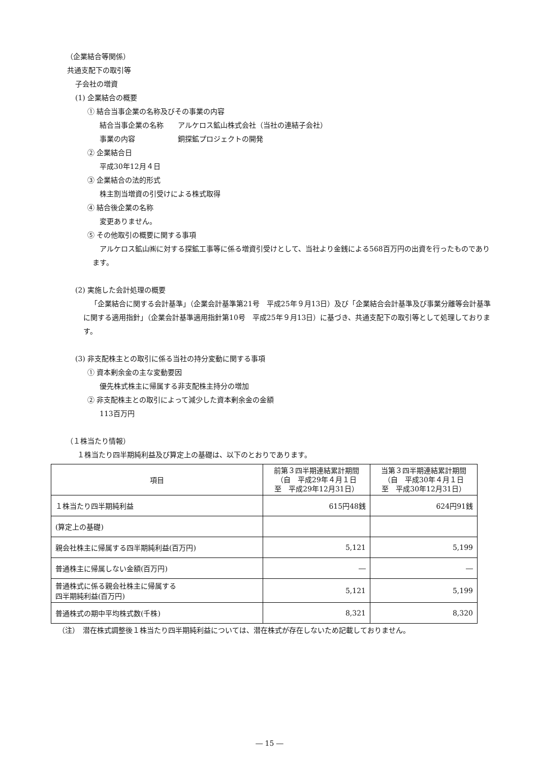（企業結合等関係）
共通支配下の取引等
子会社の増資
(1) 企業結合の概要
① 結合当事企業の名称及びその事業の内容
結合当事企業の名称　　アルケロス鉱山株式会社（当社の連結子会社）
事業の内容　　　　　　銅探鉱プロジェクトの開発
② 企業結合日
平成30年12月４日
③ 企業結合の法的形式
株主割当増資の引受けによる株式取得
④ 結合後企業の名称
変更ありません。
⑤ その他取引の概要に関する事項
アルケロス鉱山㈱に対する探鉱工事等に係る増資引受けとして、当社より金銭による568百万円の出資を行ったものであります。
(2) 実施した会計処理の概要
「企業結合に関する会計基準」（企業会計基準第21号　平成25年９月13日）及び「企業結合会計基準及び事業分離等会計基準に関する適用指針」（企業会計基準適用指針第10号　平成25年９月13日）に基づき、共通支配下の取引等として処理しております。
(3) 非支配株主との取引に係る当社の持分変動に関する事項
① 資本剰余金の主な変動要因
優先株式株主に帰属する非支配株主持分の増加
② 非支配株主との取引によって減少した資本剰余金の金額
113百万円
（１株当たり情報）
１株当たり四半期純利益及び算定上の基礎は、以下のとおりであります。
| 項目 | 前第３四半期連結累計期間 （自 平成29年４月１日 至 平成29年12月31日） | 当第３四半期連結累計期間 （自 平成30年４月１日 至 平成30年12月31日） |
| --- | --- | --- |
| １株当たり四半期純利益 | 615円48銭 | 624円91銭 |
| (算定上の基礎) | | |
| 親会社株主に帰属する四半期純利益(百万円) | 5,121 | 5,199 |
| 普通株主に帰属しない金額(百万円) | ― | ― |
| 普通株式に係る親会社株主に帰属する 四半期純利益(百万円) | 5,121 | 5,199 |
| 普通株式の期中平均株式数(千株) | 8,321 | 8,320 |
（注）　潜在株式調整後１株当たり四半期純利益については、潜在株式が存在しないため記載しておりません。
― 15 ―